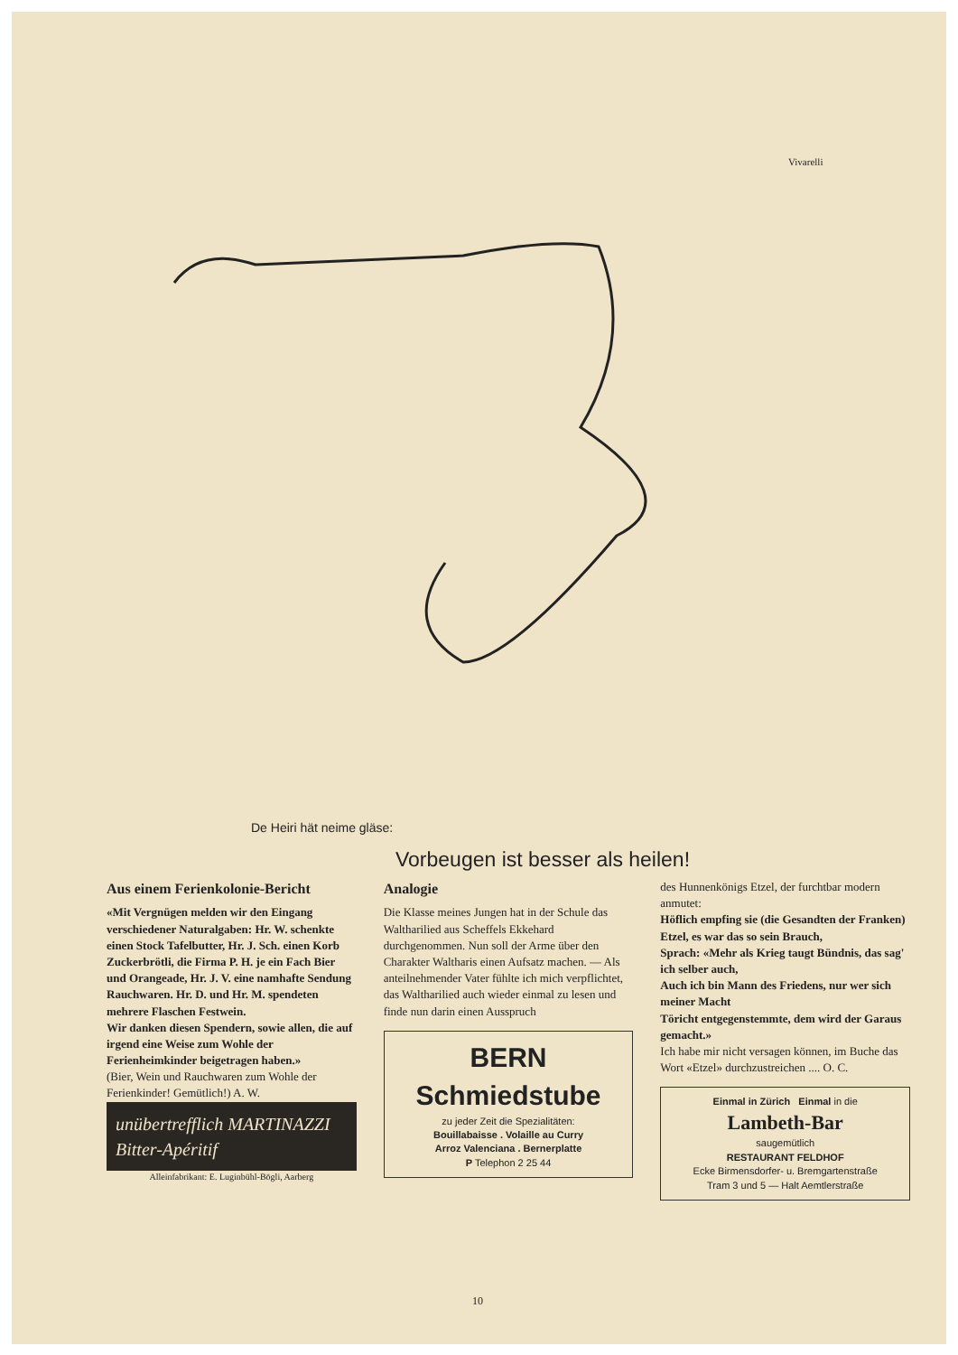Vivarelli
De Heiri hät neime gläse:
Vorbeugen ist besser als heilen!
Aus einem Ferienkolonie-Bericht
«Mit Vergnügen melden wir den Eingang verschiedener Naturalgaben: Hr. W. schenkte einen Stock Tafelbutter, Hr. J. Sch. einen Korb Zuckerbrötli, die Firma P. H. je ein Fach Bier und Orangeade, Hr. J. V. eine namhafte Sendung Rauchwaren. Hr. D. und Hr. M. spendeten mehrere Flaschen Festwein.
Wir danken diesen Spendern, sowie allen, die auf irgend eine Weise zum Wohle der Ferienheimkinder beigetragen haben.»
(Bier, Wein und Rauchwaren zum Wohle der Ferienkinder! Gemütlich!) A. W.
unübertrefflich MARTINAZZI Bitter-Apéritif
Alleinfabrikant: E. Luginbühl-Bögli, Aarberg
Analogie
Die Klasse meines Jungen hat in der Schule das Waltharilied aus Scheffels Ekkehard durchgenommen. Nun soll der Arme über den Charakter Waltharis einen Aufsatz machen. — Als anteilnehmender Vater fühlte ich mich verpflichtet, das Waltharilied auch wieder einmal zu lesen und finde nun darin einen Ausspruch
BERN Schmiedstube
zu jeder Zeit die Spezialitäten:
Bouillabaisse . Volaille au Curry
Arroz Valenciana . Bernerplatte
P Telephon 2 25 44
des Hunnenkönigs Etzel, der furchtbar modern anmutet:
Höflich empfing sie (die Gesandten der Franken) Etzel, es war das so sein Brauch,
Sprach: «Mehr als Krieg taugt Bündnis, das sag' ich selber auch,
Auch ich bin Mann des Friedens, nur wer sich meiner Macht
Töricht entgegenstemmte, dem wird der Garaus gemacht.»
Ich habe mir nicht versagen können, im Buche das Wort «Etzel» durchzustreichen .... O. C.
Einmal in Zürich Einmal in die
Lambeth-Bar
saugemütlich
RESTAURANT FELDHOF
Ecke Birmensdorfer- u. Bremgartenstraße
Tram 3 und 5 — Halt Aemtlerstraße
10